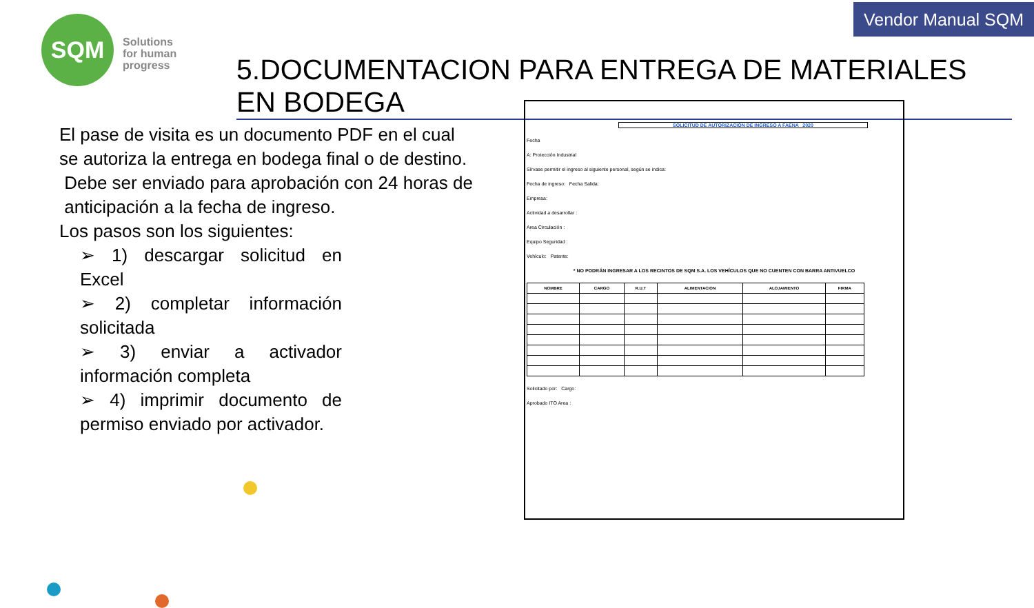Vendor Manual SQM
SQM
Solutions
for human
progress
5.DOCUMENTACION PARA ENTREGA DE MATERIALES EN BODEGA
El pase de visita es un documento PDF en el cual se autoriza la entrega en bodega final o de destino.
Debe ser enviado para aprobación con 24 horas de anticipación a la fecha de ingreso.
Los pasos son los siguientes:
➢ 1) descargar solicitud en Excel
➢ 2) completar información solicitada
➢ 3) enviar a activador información completa
➢ 4) imprimir documento de permiso enviado por activador.
SOLICITUD DE AUTORIZACIÓN DE INGRESO A FAENA 2020
Fecha
A: Protección Industrial
Sírvase permitir el ingreso al siguiente personal, según se indica:
Fecha de ingreso: Fecha Salida:
Empresa:
Actividad a desarrollar :
Area Circulación :
Equipo Seguridad :
Vehículo: Patente:
* NO PODRÁN INGRESAR A LOS RECINTOS DE SQM S.A. LOS VEHÍCULOS QUE NO CUENTEN CON BARRA ANTIVUELCO
| NOMBRE | CARGO | R.U.T | ALIMENTACION | ALOJAMIENTO | FIRMA |
| --- | --- | --- | --- | --- | --- |
Solicitado por: Cargo:
Aprobado ITO Area :